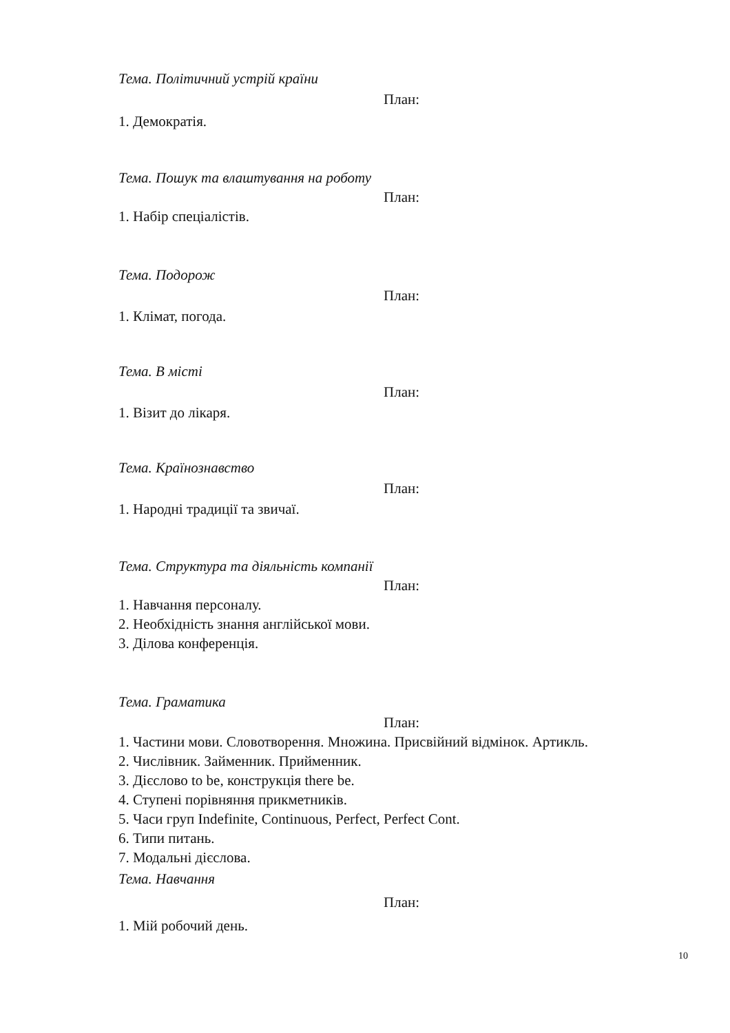Тема. Політичний устрій країни
План:
1. Демократія.
Тема. Пошук та влаштування на роботу
План:
1. Набір спеціалістів.
Тема. Подорож
План:
1. Клімат, погода.
Тема. В місті
План:
1. Візит до лікаря.
Тема. Країнознавство
План:
1. Народні традиції та звичаї.
Тема. Структура та діяльність компанії
План:
1. Навчання персоналу.
2. Необхідність знання англійської мови.
3. Ділова конференція.
Тема. Граматика
План:
1. Частини мови. Словотворення. Множина. Присвійний відмінок. Артикль.
2. Числівник. Займенник. Прийменник.
3. Дієслово to be, конструкція there be.
4. Ступені порівняння прикметників.
5. Часи груп Indefinite, Continuous, Perfect, Perfect Cont.
6. Типи питань.
7. Модальні дієслова.
Тема. Навчання
План:
1. Мій робочий день.
10